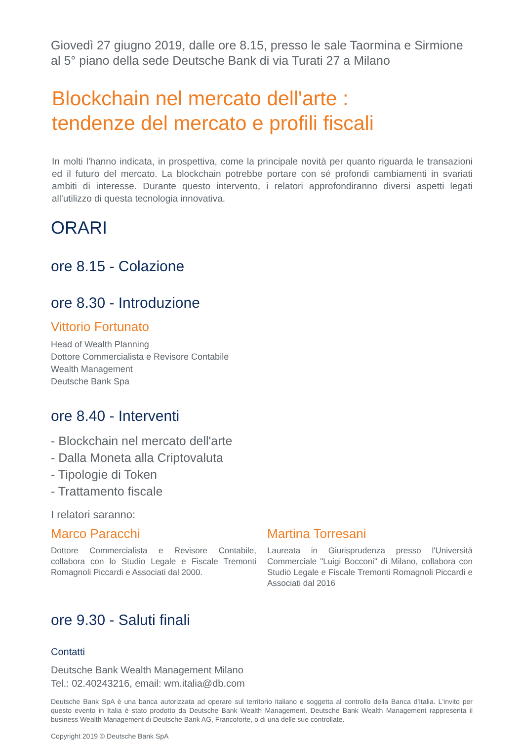Giovedì 27 giugno 2019, dalle ore 8.15, presso le sale Taormina e Sirmione al 5° piano della sede Deutsche Bank di via Turati 27 a Milano
Blockchain nel mercato dell'arte :
tendenze del mercato e profili fiscali
In molti l'hanno indicata, in prospettiva, come la principale novità per quanto riguarda le transazioni ed il futuro del mercato. La blockchain potrebbe portare con sé profondi cambiamenti in svariati ambiti di interesse. Durante questo intervento, i relatori approfondiranno diversi aspetti legati all'utilizzo di questa tecnologia innovativa.
ORARI
ore 8.15 - Colazione
ore 8.30 - Introduzione
Vittorio Fortunato
Head of Wealth Planning
Dottore Commercialista e Revisore Contabile
Wealth Management
Deutsche Bank Spa
ore 8.40 - Interventi
- Blockchain nel mercato dell'arte
- Dalla Moneta alla Criptovaluta
- Tipologie di Token
- Trattamento fiscale
I relatori saranno:
Marco Paracchi
Dottore Commercialista e Revisore Contabile, collabora con lo Studio Legale e Fiscale Tremonti Romagnoli Piccardi e Associati dal 2000.
Martina Torresani
Laureata in Giurisprudenza presso l'Università Commerciale "Luigi Bocconi" di Milano, collabora con Studio Legale e Fiscale Tremonti Romagnoli Piccardi e Associati dal 2016
ore 9.30 - Saluti finali
Contatti
Deutsche Bank Wealth Management Milano
Tel.: 02.40243216, email: wm.italia@db.com
Deutsche Bank SpA è una banca autorizzata ad operare sul territorio italiano e soggetta al controllo della Banca d'Italia. L'invito per questo evento in Italia è stato prodotto da Deutsche Bank Wealth Management. Deutsche Bank Wealth Management rappresenta il business Wealth Management di Deutsche Bank AG, Francoforte, o di una delle sue controllate.
Copyright 2019 © Deutsche Bank SpA